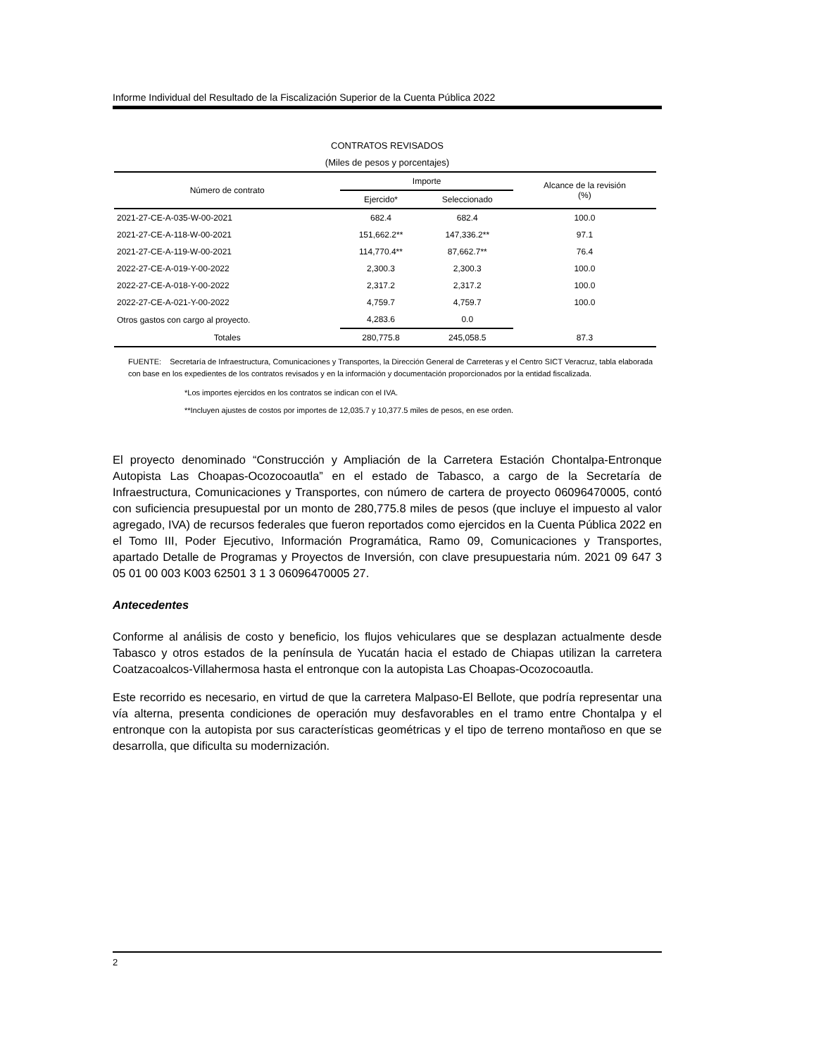Informe Individual del Resultado de la Fiscalización Superior de la Cuenta Pública 2022
CONTRATOS REVISADOS
(Miles de pesos y porcentajes)
| Número de contrato | Importe | | Alcance de la revisión (%) |
| --- | --- | --- | --- |
| | Ejercido* | Seleccionado | |
| 2021-27-CE-A-035-W-00-2021 | 682.4 | 682.4 | 100.0 |
| 2021-27-CE-A-118-W-00-2021 | 151,662.2** | 147,336.2** | 97.1 |
| 2021-27-CE-A-119-W-00-2021 | 114,770.4** | 87,662.7** | 76.4 |
| 2022-27-CE-A-019-Y-00-2022 | 2,300.3 | 2,300.3 | 100.0 |
| 2022-27-CE-A-018-Y-00-2022 | 2,317.2 | 2,317.2 | 100.0 |
| 2022-27-CE-A-021-Y-00-2022 | 4,759.7 | 4,759.7 | 100.0 |
| Otros gastos con cargo al proyecto. | 4,283.6 | 0.0 | |
| Totales | 280,775.8 | 245,058.5 | 87.3 |
FUENTE: Secretaría de Infraestructura, Comunicaciones y Transportes, la Dirección General de Carreteras y el Centro SICT Veracruz, tabla elaborada con base en los expedientes de los contratos revisados y en la información y documentación proporcionados por la entidad fiscalizada.
*Los importes ejercidos en los contratos se indican con el IVA.
**Incluyen ajustes de costos por importes de 12,035.7 y 10,377.5 miles de pesos, en ese orden.
El proyecto denominado “Construcción y Ampliación de la Carretera Estación Chontalpa-Entronque Autopista Las Choapas-Ocozocoautla” en el estado de Tabasco, a cargo de la Secretaría de Infraestructura, Comunicaciones y Transportes, con número de cartera de proyecto 06096470005, contó con suficiencia presupuestal por un monto de 280,775.8 miles de pesos (que incluye el impuesto al valor agregado, IVA) de recursos federales que fueron reportados como ejercidos en la Cuenta Pública 2022 en el Tomo III, Poder Ejecutivo, Información Programática, Ramo 09, Comunicaciones y Transportes, apartado Detalle de Programas y Proyectos de Inversión, con clave presupuestaria núm. 2021 09 647 3 05 01 00 003 K003 62501 3 1 3 06096470005 27.
Antecedentes
Conforme al análisis de costo y beneficio, los flujos vehiculares que se desplazan actualmente desde Tabasco y otros estados de la península de Yucatán hacia el estado de Chiapas utilizan la carretera Coatzacoalcos-Villahermosa hasta el entronque con la autopista Las Choapas-Ocozocoautla.
Este recorrido es necesario, en virtud de que la carretera Malpaso-El Bellote, que podría representar una vía alterna, presenta condiciones de operación muy desfavorables en el tramo entre Chontalpa y el entronque con la autopista por sus características geométricas y el tipo de terreno montañoso en que se desarrolla, que dificulta su modernización.
2